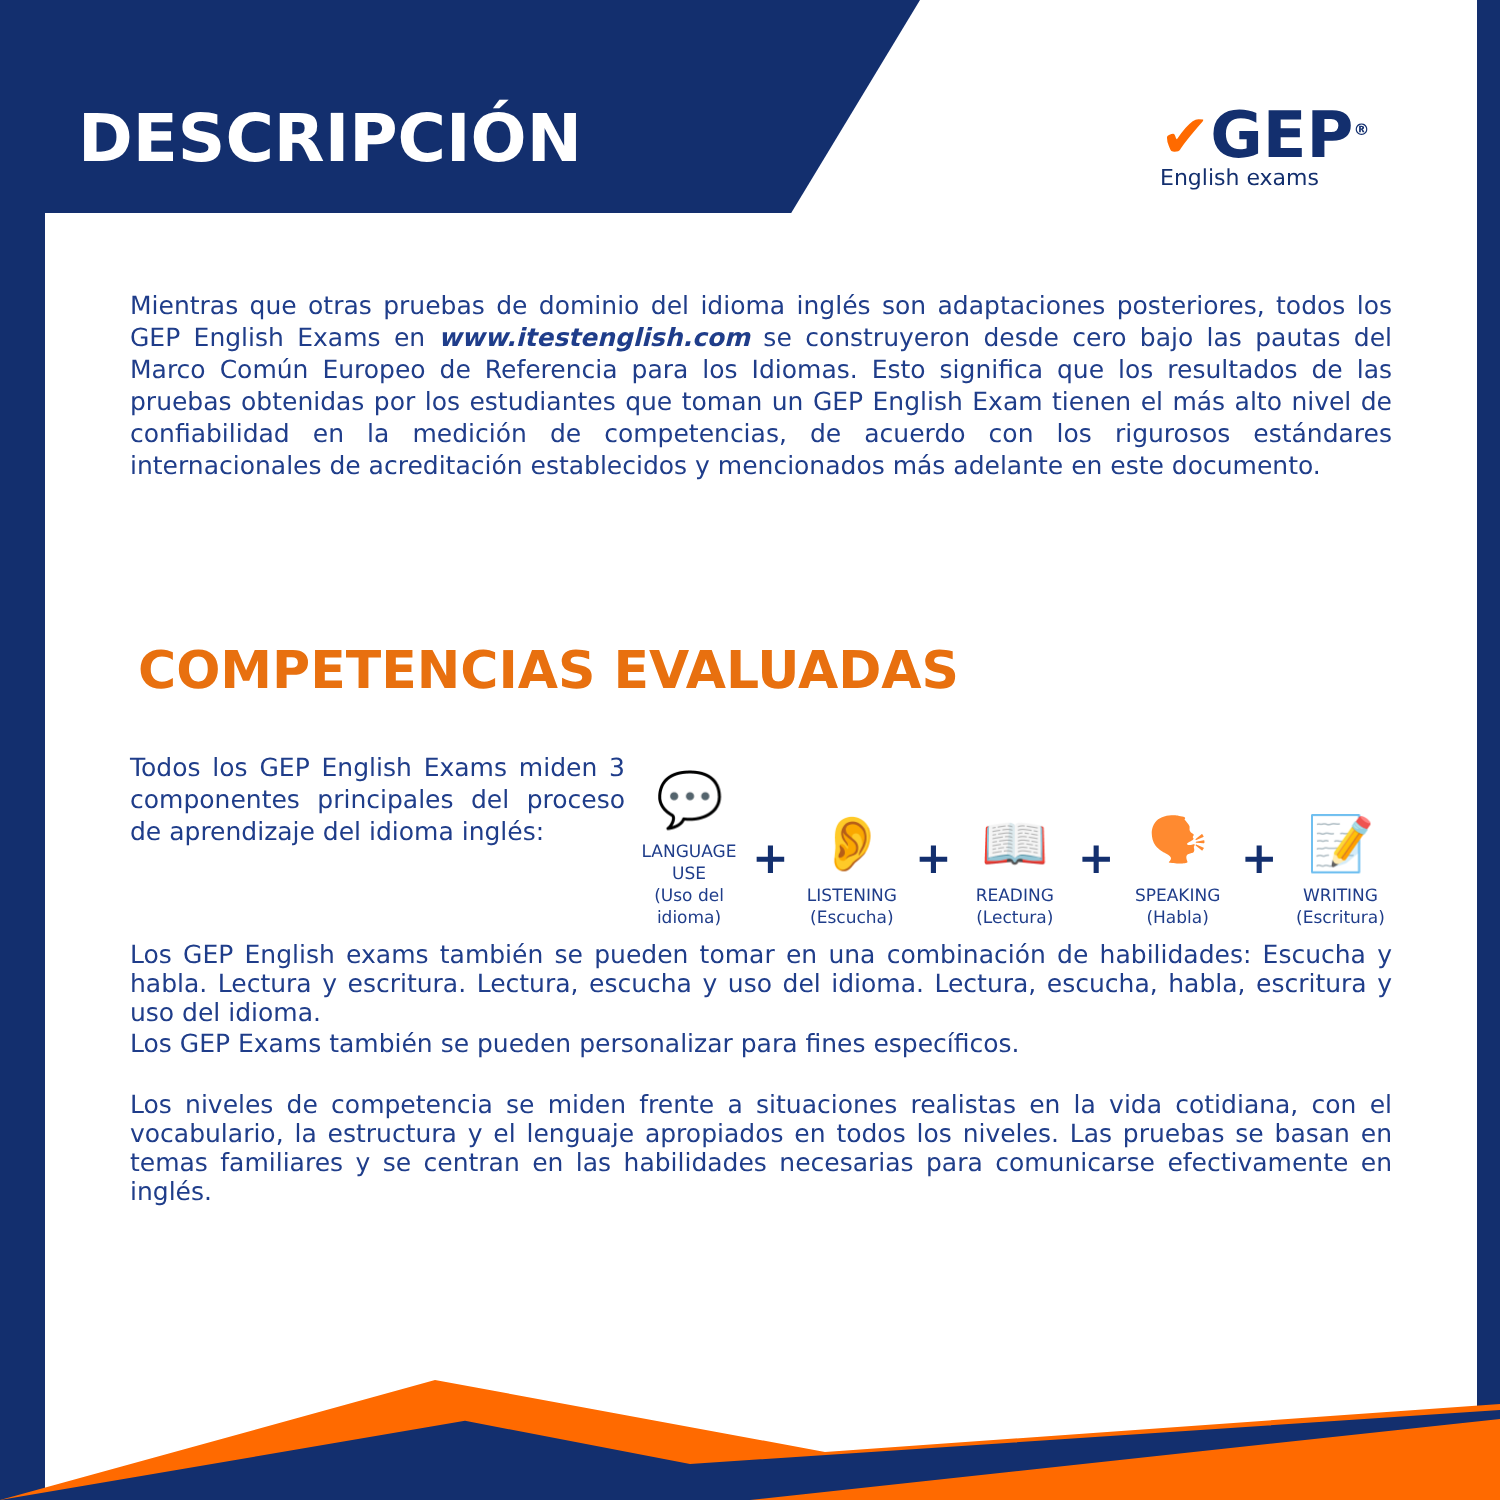DESCRIPCIÓN ✔GEP<sup>®</sup>
English exams
Mientras que otras pruebas de dominio del idioma inglés son adaptaciones posteriores, todos los GEP English Exams en www.itestenglish.com se construyeron desde cero bajo las pautas del Marco Común Europeo de Referencia para los Idiomas. Esto significa que los resultados de las pruebas obtenidas por los estudiantes que toman un GEP English Exam tienen el más alto nivel de confiabilidad en la medición de competencias, de acuerdo con los rigurosos estándares internacionales de acreditación establecidos y mencionados más adelante en este documento.
COMPETENCIAS EVALUADAS
Todos los GEP English Exams miden 3 componentes principales del proceso de aprendizaje del idioma inglés:
💬
LANGUAGE USE
(Uso del idioma)
+
👂
LISTENING
(Escucha)
+
📖
READING
(Lectura)
+
🗣
SPEAKING
(Habla)
+
📝
WRITING
(Escritura)
Los GEP English exams también se pueden tomar en una combinación de habilidades: Escucha y habla. Lectura y escritura. Lectura, escucha y uso del idioma. Lectura, escucha, habla, escritura y uso del idioma.
Los GEP Exams también se pueden personalizar para fines específicos.
Los niveles de competencia se miden frente a situaciones realistas en la vida cotidiana, con el vocabulario, la estructura y el lenguaje apropiados en todos los niveles. Las pruebas se basan en temas familiares y se centran en las habilidades necesarias para comunicarse efectivamente en inglés.